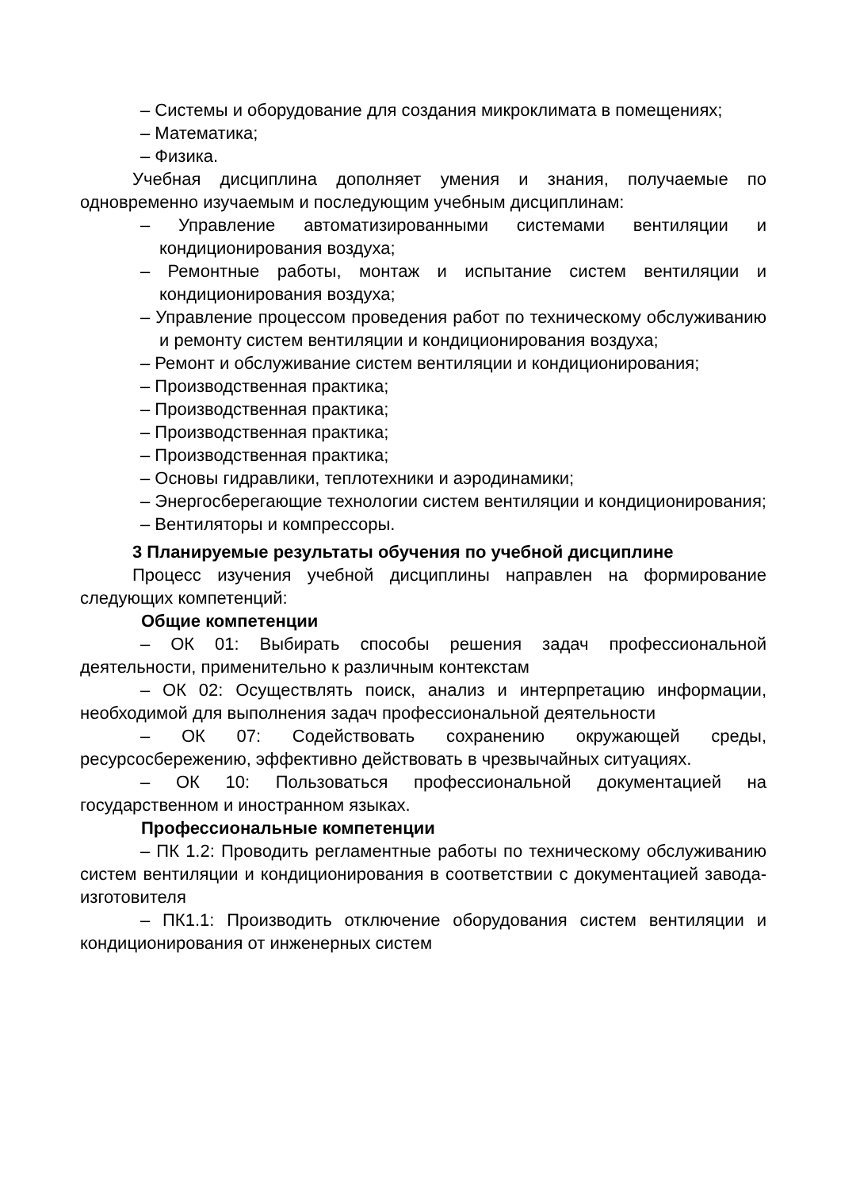– Системы и оборудование для создания микроклимата в помещениях;
– Математика;
– Физика.
Учебная дисциплина дополняет умения и знания, получаемые по одновременно изучаемым и последующим учебным дисциплинам:
– Управление автоматизированными системами вентиляции и кондиционирования воздуха;
– Ремонтные работы, монтаж и испытание систем вентиляции и кондиционирования воздуха;
– Управление процессом проведения работ по техническому обслуживанию и ремонту систем вентиляции и кондиционирования воздуха;
– Ремонт и обслуживание систем вентиляции и кондиционирования;
– Производственная практика;
– Производственная практика;
– Производственная практика;
– Производственная практика;
– Основы гидравлики, теплотехники и аэродинамики;
– Энергосберегающие технологии систем вентиляции и кондиционирования;
– Вентиляторы и компрессоры.
3 Планируемые результаты обучения по учебной дисциплине
Процесс изучения учебной дисциплины направлен на формирование следующих компетенций:
Общие компетенции
– ОК 01: Выбирать способы решения задач профессиональной деятельности, применительно к различным контекстам
– ОК 02: Осуществлять поиск, анализ и интерпретацию информации, необходимой для выполнения задач профессиональной деятельности
– ОК 07: Содействовать сохранению окружающей среды, ресурсосбережению, эффективно действовать в чрезвычайных ситуациях.
– ОК 10: Пользоваться профессиональной документацией на государственном и иностранном языках.
Профессиональные компетенции
– ПК 1.2: Проводить регламентные работы по техническому обслуживанию систем вентиляции и кондиционирования в соответствии с документацией завода-изготовителя
– ПК1.1: Производить отключение оборудования систем вентиляции и кондиционирования от инженерных систем